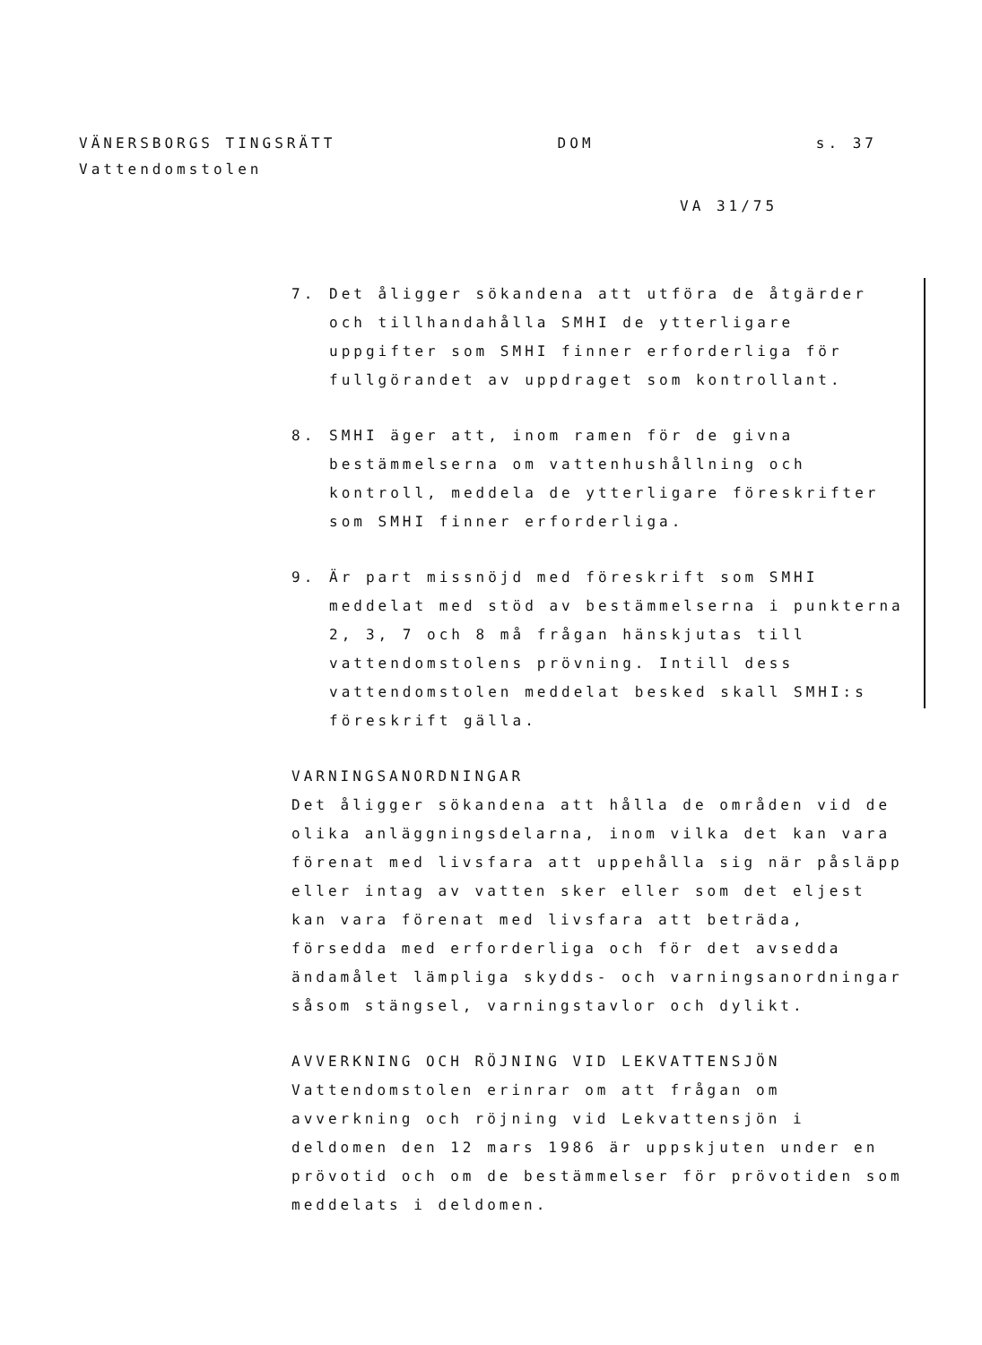VÄNERSBORGS TINGSRÄTT DOM s. 37
Vattendomstolen
VA 31/75
7. Det åligger sökandena att utföra de åtgärder och tillhandahålla SMHI de ytterligare uppgifter som SMHI finner erforderliga för fullgörandet av uppdraget som kontrollant.
8. SMHI äger att, inom ramen för de givna bestämmelserna om vattenhushållning och kontroll, meddela de ytterligare föreskrifter som SMHI finner erforderliga.
9. Är part missnöjd med föreskrift som SMHI meddelat med stöd av bestämmelserna i punkterna 2, 3, 7 och 8 må frågan hänskjutas till vattendomstolens prövning. Intill dess vattendomstolen meddelat besked skall SMHI:s föreskrift gälla.
VARNINGSANORDNINGAR
Det åligger sökandena att hålla de områden vid de olika anläggningsdelarna, inom vilka det kan vara förenat med livsfara att uppehålla sig när påsläpp eller intag av vatten sker eller som det eljest kan vara förenat med livsfara att beträda, försedda med erforderliga och för det avsedda ändamålet lämpliga skydds- och varningsanordningar såsom stängsel, varningstavlor och dylikt.
AVVERKNING OCH RÖJNING VID LEKVATTENSJÖN
Vattendomstolen erinrar om att frågan om avverkning och röjning vid Lekvattensjön i deldomen den 12 mars 1986 är uppskjuten under en prövotid och om de bestämmelser för prövotiden som meddelats i deldomen.